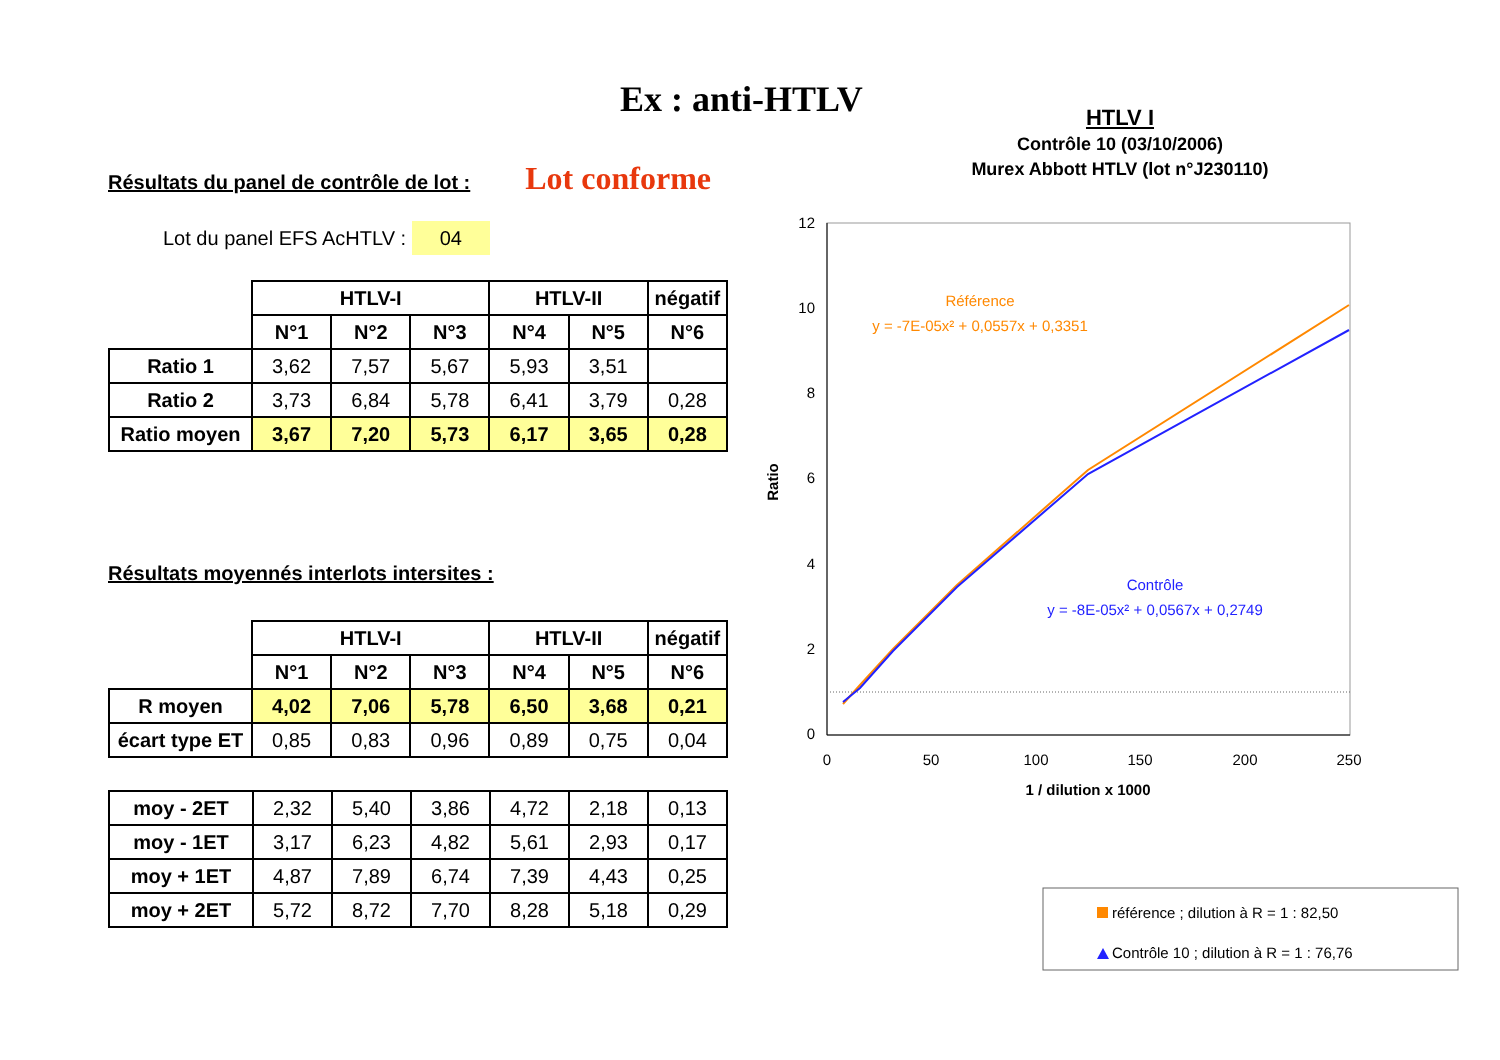Ex : anti-HTLV
Résultats du panel de contrôle de lot : Lot conforme
Lot du panel EFS AcHTLV : 04
| | HTLV-I | | | HTLV-II | | négatif |
| | N°1 | N°2 | N°3 | N°4 | N°5 | N°6 |
| Ratio 1 | 3,62 | 7,57 | 5,67 | 5,93 | 3,51 | |
| Ratio 2 | 3,73 | 6,84 | 5,78 | 6,41 | 3,79 | 0,28 |
| Ratio moyen | 3,67 | 7,20 | 5,73 | 6,17 | 3,65 | 0,28 |
Résultats moyennés interlots intersites :
| | HTLV-I | | | HTLV-II | | négatif |
| | N°1 | N°2 | N°3 | N°4 | N°5 | N°6 |
| R moyen | 4,02 | 7,06 | 5,78 | 6,50 | 3,68 | 0,21 |
| écart type ET | 0,85 | 0,83 | 0,96 | 0,89 | 0,75 | 0,04 |
| moy - 2ET | 2,32 | 5,40 | 3,86 | 4,72 | 2,18 | 0,13 |
| moy - 1ET | 3,17 | 6,23 | 4,82 | 5,61 | 2,93 | 0,17 |
| moy + 1ET | 4,87 | 7,89 | 6,74 | 7,39 | 4,43 | 0,25 |
| moy + 2ET | 5,72 | 8,72 | 7,70 | 8,28 | 5,18 | 0,29 |
HTLV I
Contrôle 10 (03/10/2006)
Murex Abbott HTLV (lot n°J230110)
12
10
8
6
4
2
0
0
50
100
150
200
250
1 / dilution x 1000
Référence
y = -7E-05x² + 0,0557x + 0,3351
Contrôle
y = -8E-05x² + 0,0567x + 0,2749
Ratio
référence ; dilution à R = 1 : 82,50
Contrôle 10 ; dilution à R = 1 : 76,76